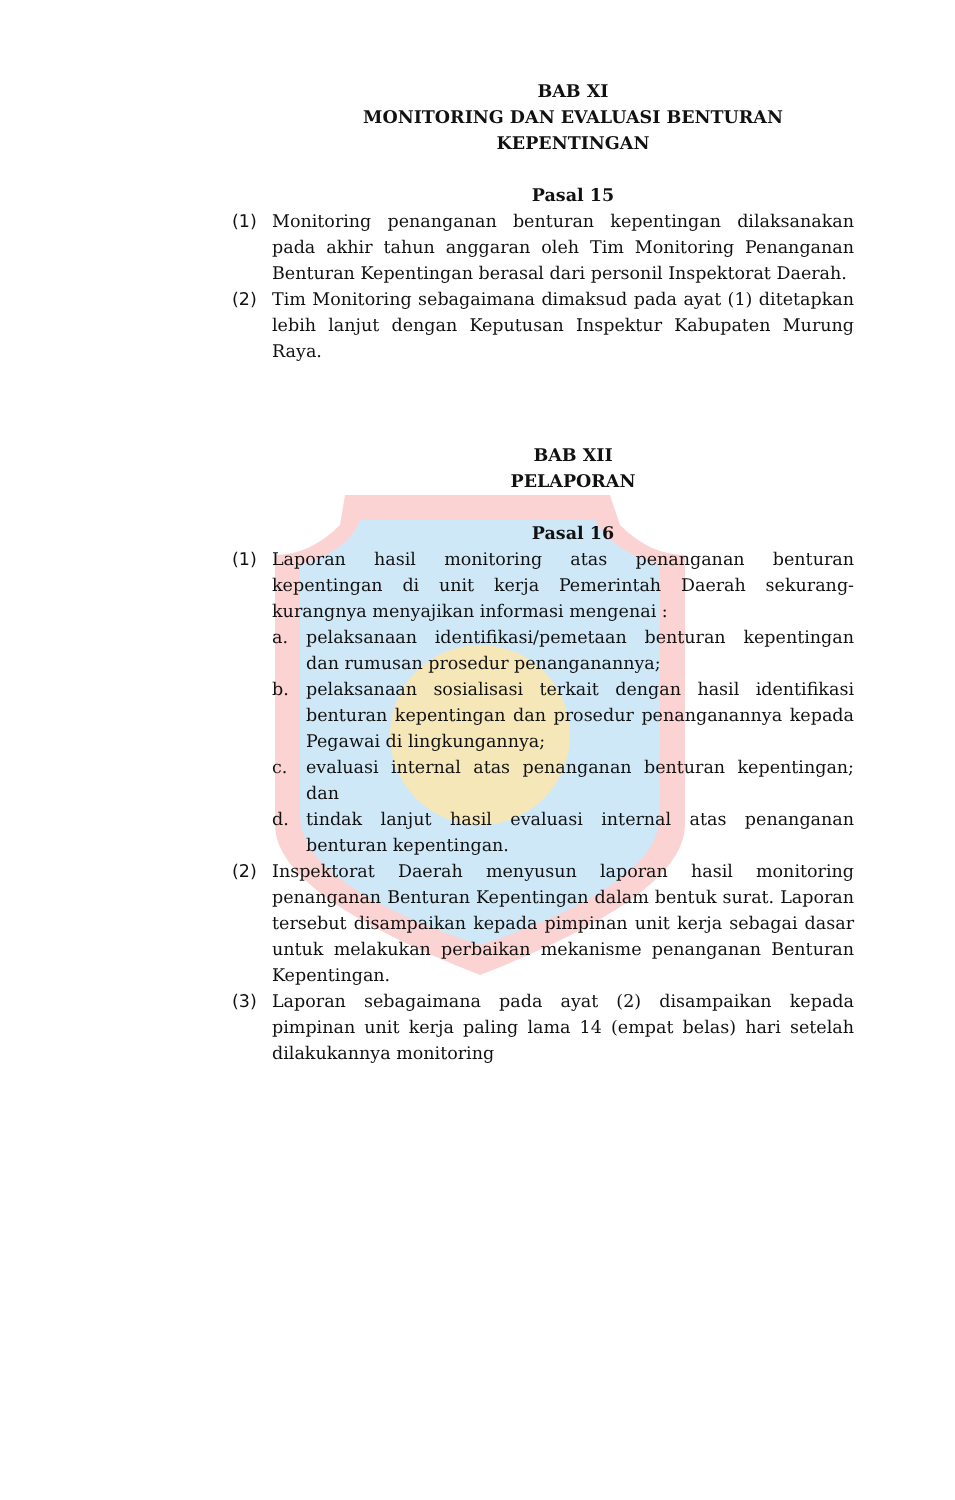BAB XI
MONITORING DAN EVALUASI BENTURAN KEPENTINGAN
Pasal 15
(1) Monitoring penanganan benturan kepentingan dilaksanakan pada akhir tahun anggaran oleh Tim Monitoring Penanganan Benturan Kepentingan berasal dari personil Inspektorat Daerah.
(2) Tim Monitoring sebagaimana dimaksud pada ayat (1) ditetapkan lebih lanjut dengan Keputusan Inspektur Kabupaten Murung Raya.
BAB XII
PELAPORAN
Pasal 16
(1) Laporan hasil monitoring atas penanganan benturan kepentingan di unit kerja Pemerintah Daerah sekurang-kurangnya menyajikan informasi mengenai :
a. pelaksanaan identifikasi/pemetaan benturan kepentingan dan rumusan prosedur penanganannya;
b. pelaksanaan sosialisasi terkait dengan hasil identifikasi benturan kepentingan dan prosedur penanganannya kepada Pegawai di lingkungannya;
c. evaluasi internal atas penanganan benturan kepentingan; dan
d. tindak lanjut hasil evaluasi internal atas penanganan benturan kepentingan.
(2) Inspektorat Daerah menyusun laporan hasil monitoring penanganan Benturan Kepentingan dalam bentuk surat. Laporan tersebut disampaikan kepada pimpinan unit kerja sebagai dasar untuk melakukan perbaikan mekanisme penanganan Benturan Kepentingan.
(3) Laporan sebagaimana pada ayat (2) disampaikan kepada pimpinan unit kerja paling lama 14 (empat belas) hari setelah dilakukannya monitoring